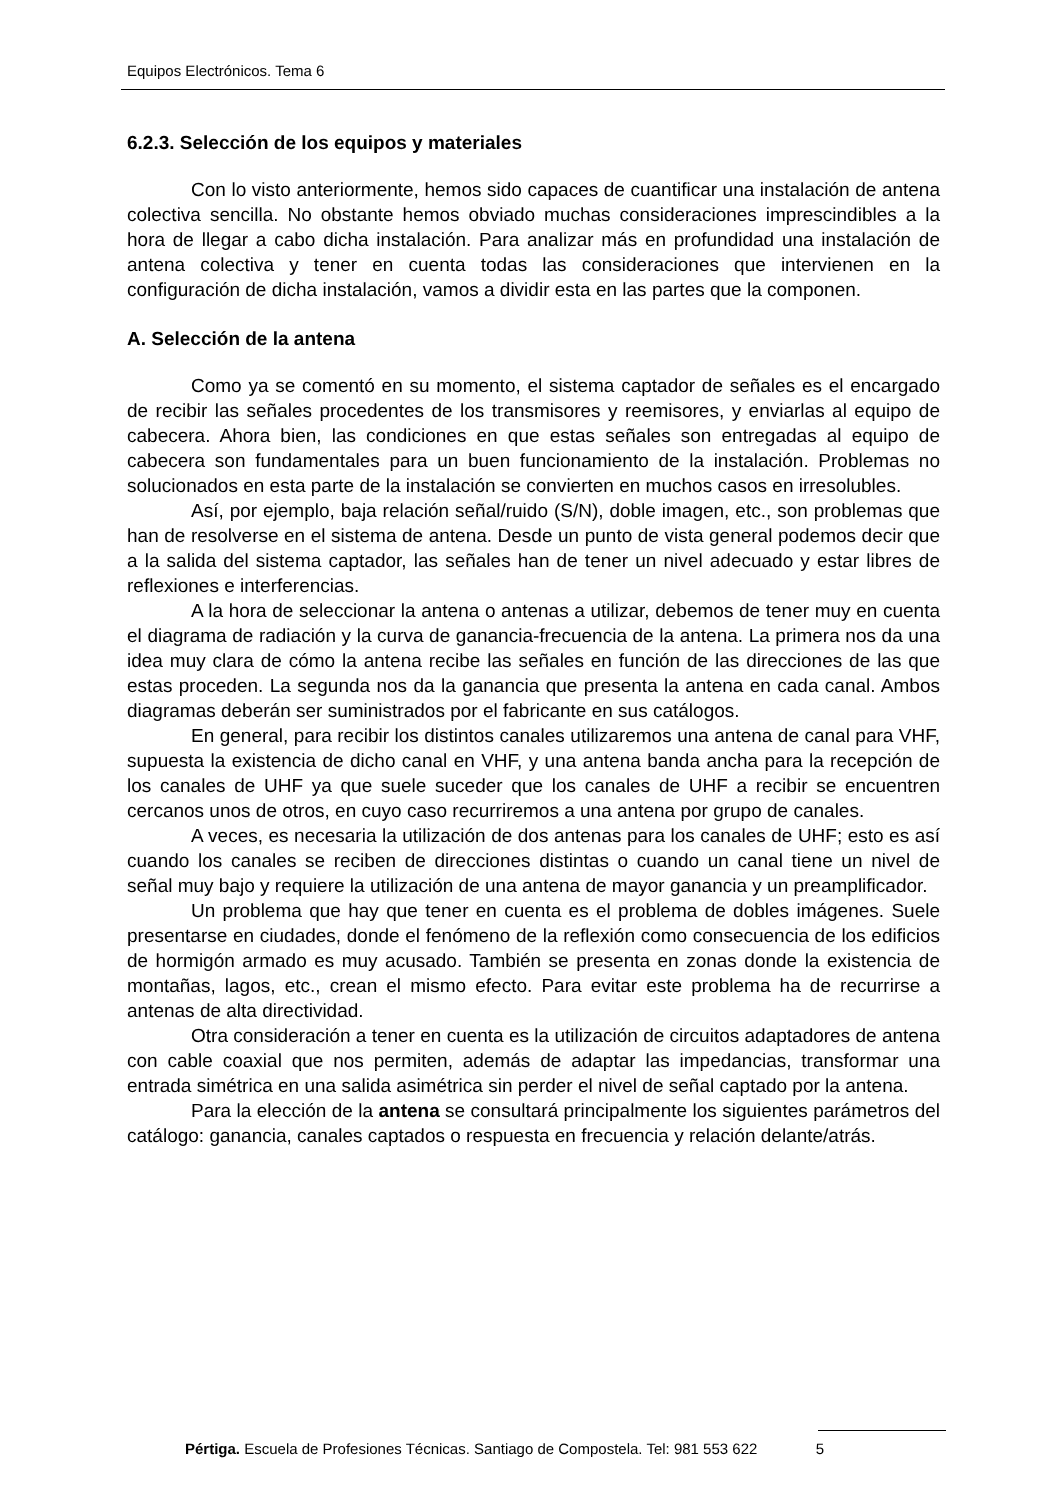Equipos Electrónicos. Tema 6
6.2.3. Selección de los equipos y materiales
Con lo visto anteriormente, hemos sido capaces de cuantificar una instalación de antena colectiva sencilla. No obstante hemos obviado muchas consideraciones imprescindibles a la hora de llegar a cabo dicha instalación. Para analizar más en profundidad una instalación de antena colectiva y tener en cuenta todas las consideraciones que intervienen en la configuración de dicha instalación, vamos a dividir esta en las partes que la componen.
A. Selección de la antena
Como ya se comentó en su momento, el sistema captador de señales es el encargado de recibir las señales procedentes de los transmisores y reemisores, y enviarlas al equipo de cabecera. Ahora bien, las condiciones en que estas señales son entregadas al equipo de cabecera son fundamentales para un buen funcionamiento de la instalación. Problemas no solucionados en esta parte de la instalación se convierten en muchos casos en irresolubles.
Así, por ejemplo, baja relación señal/ruido (S/N), doble imagen, etc., son problemas que han de resolverse en el sistema de antena. Desde un punto de vista general podemos decir que a la salida del sistema captador, las señales han de tener un nivel adecuado y estar libres de reflexiones e interferencias.
A la hora de seleccionar la antena o antenas a utilizar, debemos de tener muy en cuenta el diagrama de radiación y la curva de ganancia-frecuencia de la antena. La primera nos da una idea muy clara de cómo la antena recibe las señales en función de las direcciones de las que estas proceden. La segunda nos da la ganancia que presenta la antena en cada canal. Ambos diagramas deberán ser suministrados por el fabricante en sus catálogos.
En general, para recibir los distintos canales utilizaremos una antena de canal para VHF, supuesta la existencia de dicho canal en VHF, y una antena banda ancha para la recepción de los canales de UHF ya que suele suceder que los canales de UHF a recibir se encuentren cercanos unos de otros, en cuyo caso recurriremos a una antena por grupo de canales.
A veces, es necesaria la utilización de dos antenas para los canales de UHF; esto es así cuando los canales se reciben de direcciones distintas o cuando un canal tiene un nivel de señal muy bajo y requiere la utilización de una antena de mayor ganancia y un preamplificador.
Un problema que hay que tener en cuenta es el problema de dobles imágenes. Suele presentarse en ciudades, donde el fenómeno de la reflexión como consecuencia de los edificios de hormigón armado es muy acusado. También se presenta en zonas donde la existencia de montañas, lagos, etc., crean el mismo efecto. Para evitar este problema ha de recurrirse a antenas de alta directividad.
Otra consideración a tener en cuenta es la utilización de circuitos adaptadores de antena con cable coaxial que nos permiten, además de adaptar las impedancias, transformar una entrada simétrica en una salida asimétrica sin perder el nivel de señal captado por la antena.
Para la elección de la antena se consultará principalmente los siguientes parámetros del catálogo: ganancia, canales captados o respuesta en frecuencia y relación delante/atrás.
Pértiga. Escuela de Profesiones Técnicas. Santiago de Compostela. Tel: 981 553 622 5